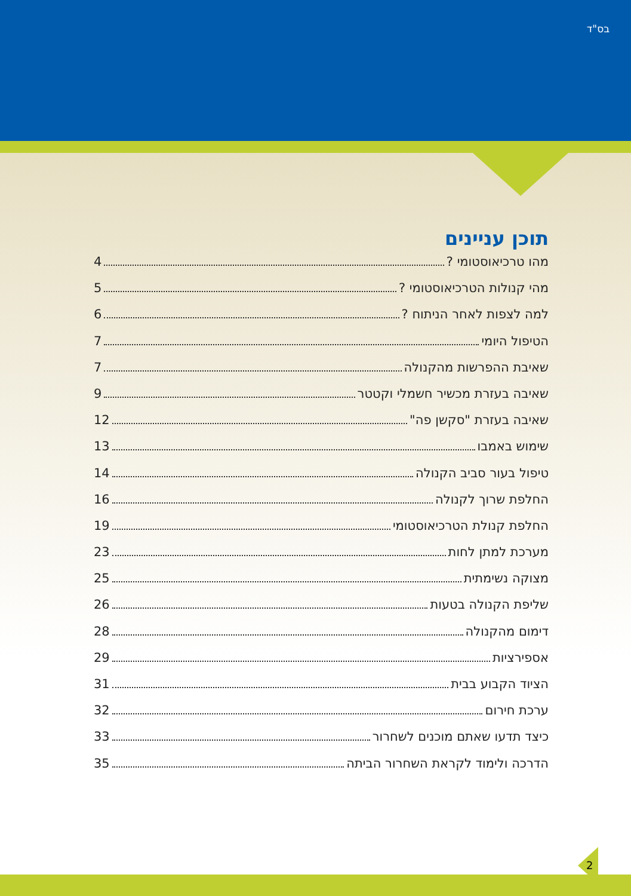בס"ד
תוכן עניינים
מהו טרכיאוסטומי ? 4
מהי קנולות הטרכיאוסטומי ? 5
למה לצפות לאחר הניתוח ? 6
הטיפול היומי 7
שאיבת ההפרשות מהקנולה 7
שאיבה בעזרת מכשיר חשמלי וקטטר 9
שאיבה בעזרת "סקשן פה" 12
שימוש באמבו 13
טיפול בעור סביב הקנולה 14
החלפת שרוך לקנולה 16
החלפת קנולת הטרכיאוסטומי 19
מערכת למתן לחות 23
מצוקה נשימתית 25
שליפת הקנולה בטעות 26
דימום מהקנולה 28
אספירציות 29
הציוד הקבוע בבית 31
ערכת חירום 32
כיצד תדעו שאתם מוכנים לשחרור 33
הדרכה ולימוד לקראת השחרור הביתה 35
2